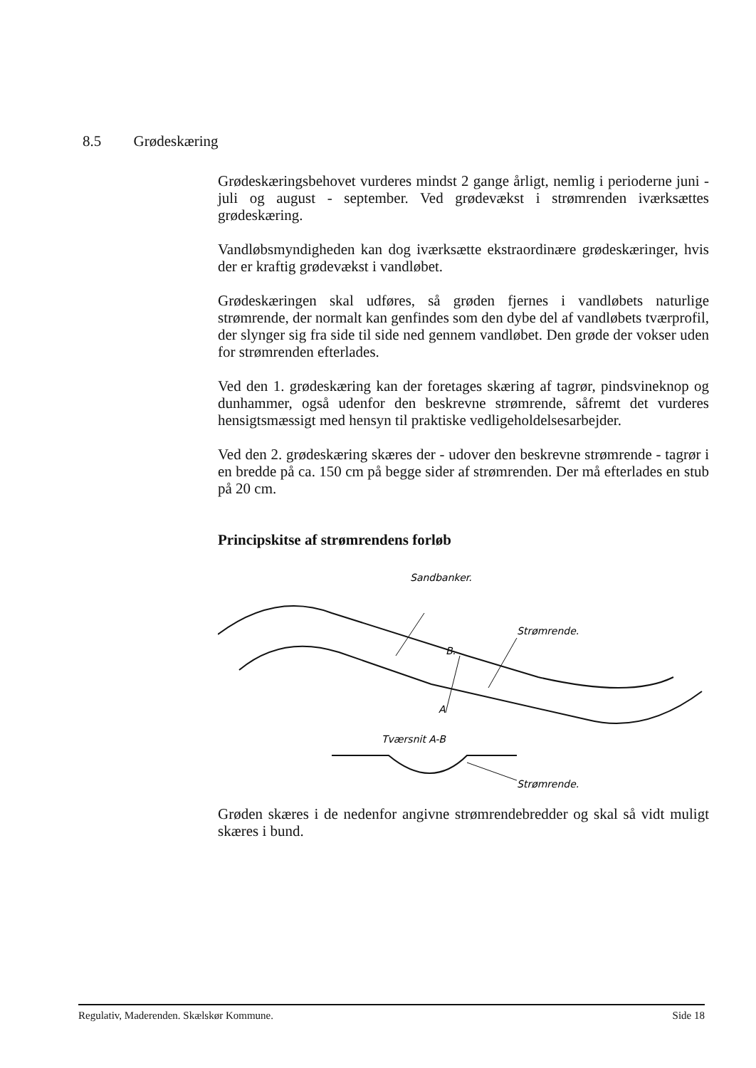8.5 Grødeskæring
Grødeskæringsbehovet vurderes mindst 2 gange årligt, nemlig i perioderne juni - juli og august - september. Ved grødevækst i strømrenden iværksættes grødeskæring.
Vandløbsmyndigheden kan dog iværksætte ekstraordinære grødeskæringer, hvis der er kraftig grødevækst i vandløbet.
Grødeskæringen skal udføres, så grøden fjernes i vandløbets naturlige strømrende, der normalt kan genfindes som den dybe del af vandløbets tværprofil, der slynger sig fra side til side ned gennem vandløbet. Den grøde der vokser uden for strømrenden efterlades.
Ved den 1. grødeskæring kan der foretages skæring af tagrør, pindsvineknop og dunhammer, også udenfor den beskrevne strømrende, såfremt det vurderes hensigtsmæssigt med hensyn til praktiske vedligeholdelsesarbejder.
Ved den 2. grødeskæring skæres der - udover den beskrevne strømrende - tagrør i en bredde på ca. 150 cm på begge sider af strømrenden. Der må efterlades en stub på 20 cm.
Principskitse af strømrendens forløb
Sandbanker.
Strømrende.
B.
A
Tværsnit A-B
Strømrende.
Grøden skæres i de nedenfor angivne strømrendebredder og skal så vidt muligt skæres i bund.
Regulativ, Maderenden. Skælskør Kommune. Side 18